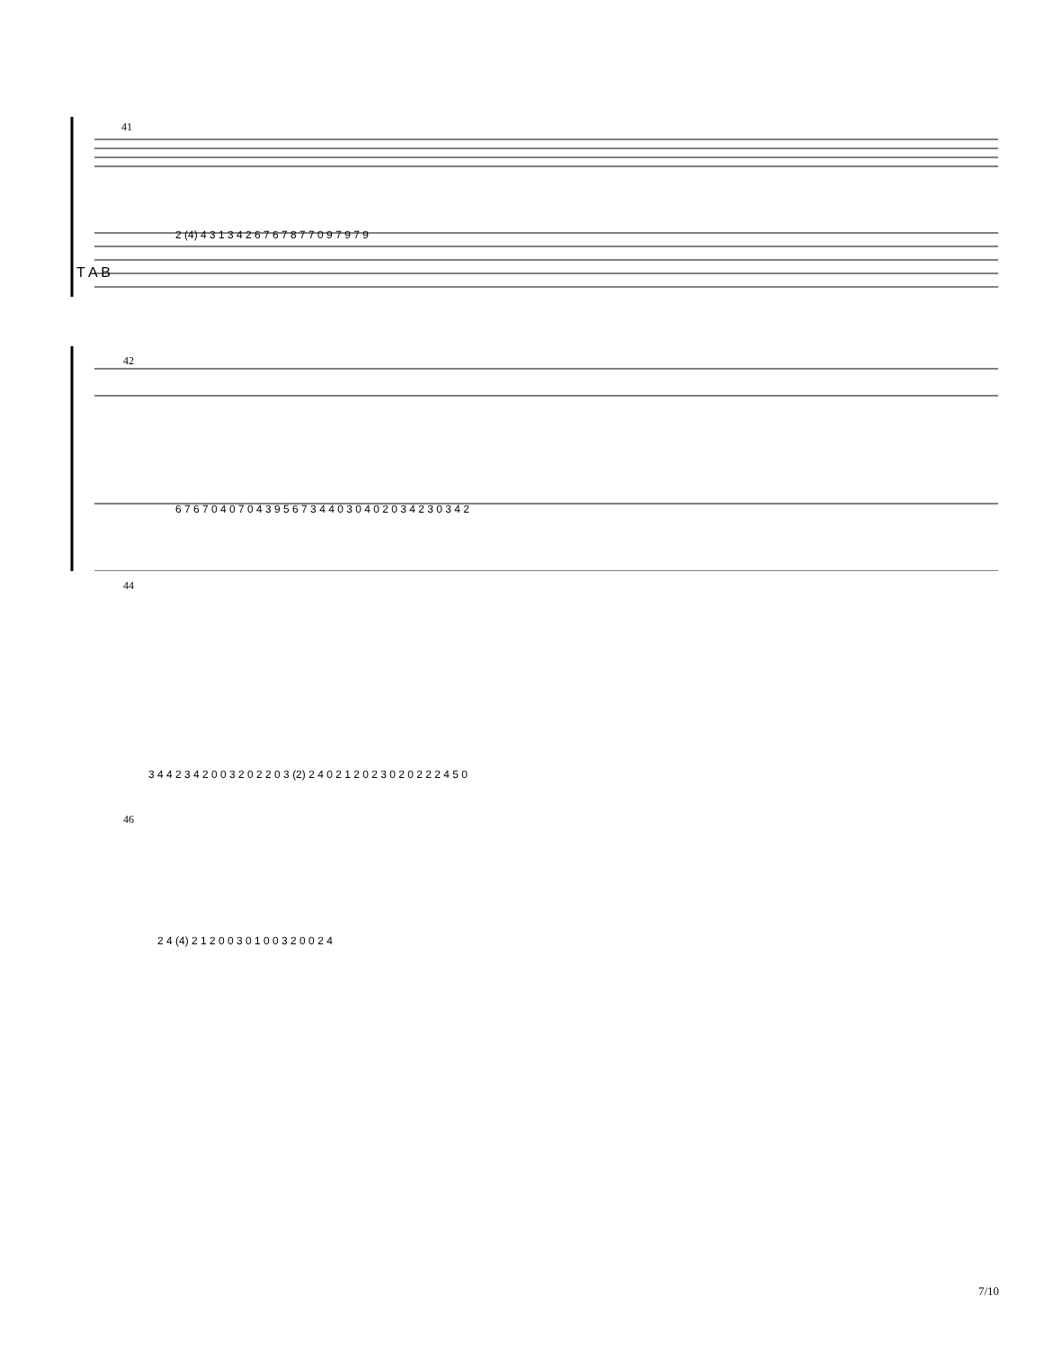41
T A B
2 (4) 4 3 1 3 4 2 6 7 6 7 8 7 7 0 9 7 9 7 9
42
6 7 6 7 0 4 0 7 0 4 3 9 5 6 7 3 4 4 0 3 0 4 0 2 0 3 4 2 3 0 3 4 2
44
3 4 4 2 3 4 2 0 0 3 2 0 2 2 0 3 (2) 2 4 0 2 1 2 0 2 3 0 2 0 2 2 2 4 5 0
46
2 4 (4) 2 1 2 0 0 3 0 1 0 0 3 2 0 0 2 4
7/10